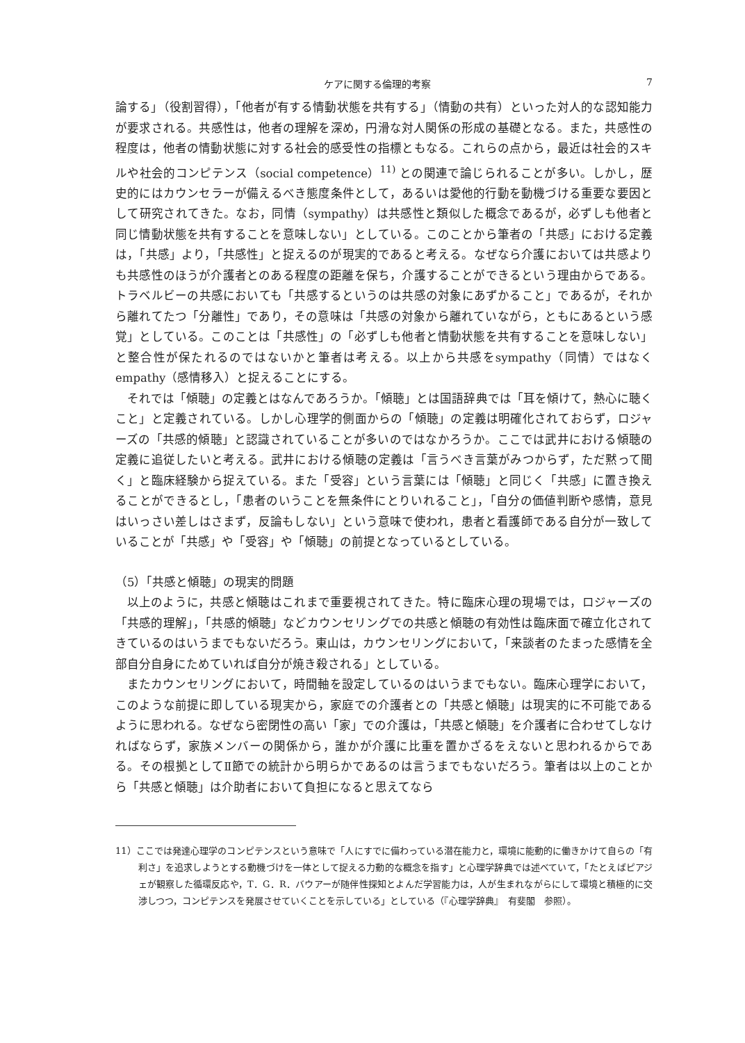ケアに関する倫理的考察 7
論する」（役割習得），「他者が有する情動状態を共有する」（情動の共有）といった対人的な認知能力が要求される。共感性は，他者の理解を深め，円滑な対人関係の形成の基礎となる。また，共感性の程度は，他者の情動状態に対する社会的感受性の指標ともなる。これらの点から，最近は社会的スキルや社会的コンピテンス（social competence）<sup>11)</sup> との関連で論じられることが多い。しかし，歴史的にはカウンセラーが備えるべき態度条件として，あるいは愛他的行動を動機づける重要な要因として研究されてきた。なお，同情（sympathy）は共感性と類似した概念であるが，必ずしも他者と同じ情動状態を共有することを意味しない」としている。このことから筆者の「共感」における定義は，「共感」より，「共感性」と捉えるのが現実的であると考える。なぜなら介護においては共感よりも共感性のほうが介護者とのある程度の距離を保ち，介護することができるという理由からである。トラベルビーの共感においても「共感するというのは共感の対象にあずかること」であるが，それから離れてたつ「分離性」であり，その意味は「共感の対象から離れていながら，ともにあるという感覚」としている。このことは「共感性」の「必ずしも他者と情動状態を共有することを意味しない」と整合性が保たれるのではないかと筆者は考える。以上から共感をsympathy（同情）ではなくempathy（感情移入）と捉えることにする。
それでは「傾聴」の定義とはなんであろうか。「傾聴」とは国語辞典では「耳を傾けて，熱心に聴くこと」と定義されている。しかし心理学的側面からの「傾聴」の定義は明確化されておらず，ロジャーズの「共感的傾聴」と認識されていることが多いのではなかろうか。ここでは武井における傾聴の定義に追従したいと考える。武井における傾聴の定義は「言うべき言葉がみつからず，ただ黙って聞く」と臨床経験から捉えている。また「受容」という言葉には「傾聴」と同じく「共感」に置き換えることができるとし，「患者のいうことを無条件にとりいれること」，「自分の価値判断や感情，意見はいっさい差しはさまず，反論もしない」という意味で使われ，患者と看護師である自分が一致していることが「共感」や「受容」や「傾聴」の前提となっているとしている。
（5）「共感と傾聴」の現実的問題
以上のように，共感と傾聴はこれまで重要視されてきた。特に臨床心理の現場では，ロジャーズの「共感的理解」，「共感的傾聴」などカウンセリングでの共感と傾聴の有効性は臨床面で確立化されてきているのはいうまでもないだろう。東山は，カウンセリングにおいて，「来談者のたまった感情を全部自分自身にためていれば自分が焼き殺される」としている。
またカウンセリングにおいて，時間軸を設定しているのはいうまでもない。臨床心理学において，このような前提に即している現実から，家庭での介護者との「共感と傾聴」は現実的に不可能であるように思われる。なぜなら密閉性の高い「家」での介護は，「共感と傾聴」を介護者に合わせてしなければならず，家族メンバーの関係から，誰かが介護に比重を置かざるをえないと思われるからである。その根拠としてⅡ節での統計から明らかであるのは言うまでもないだろう。筆者は以上のことから「共感と傾聴」は介助者において負担になると思えてなら
11）ここでは発達心理学のコンピテンスという意味で「人にすでに備わっている潜在能力と，環境に能動的に働きかけて自らの「有利さ」を追求しようとする動機づけを一体として捉える力動的な概念を指す」と心理学辞典では述べていて，「たとえばピアジェが観察した循環反応や，T．G．R．バウアーが随伴性探知とよんだ学習能力は，人が生まれながらにして環境と積極的に交渉しつつ，コンピテンスを発展させていくことを示している」としている（『心理学辞典』　有斐閣　参照）。